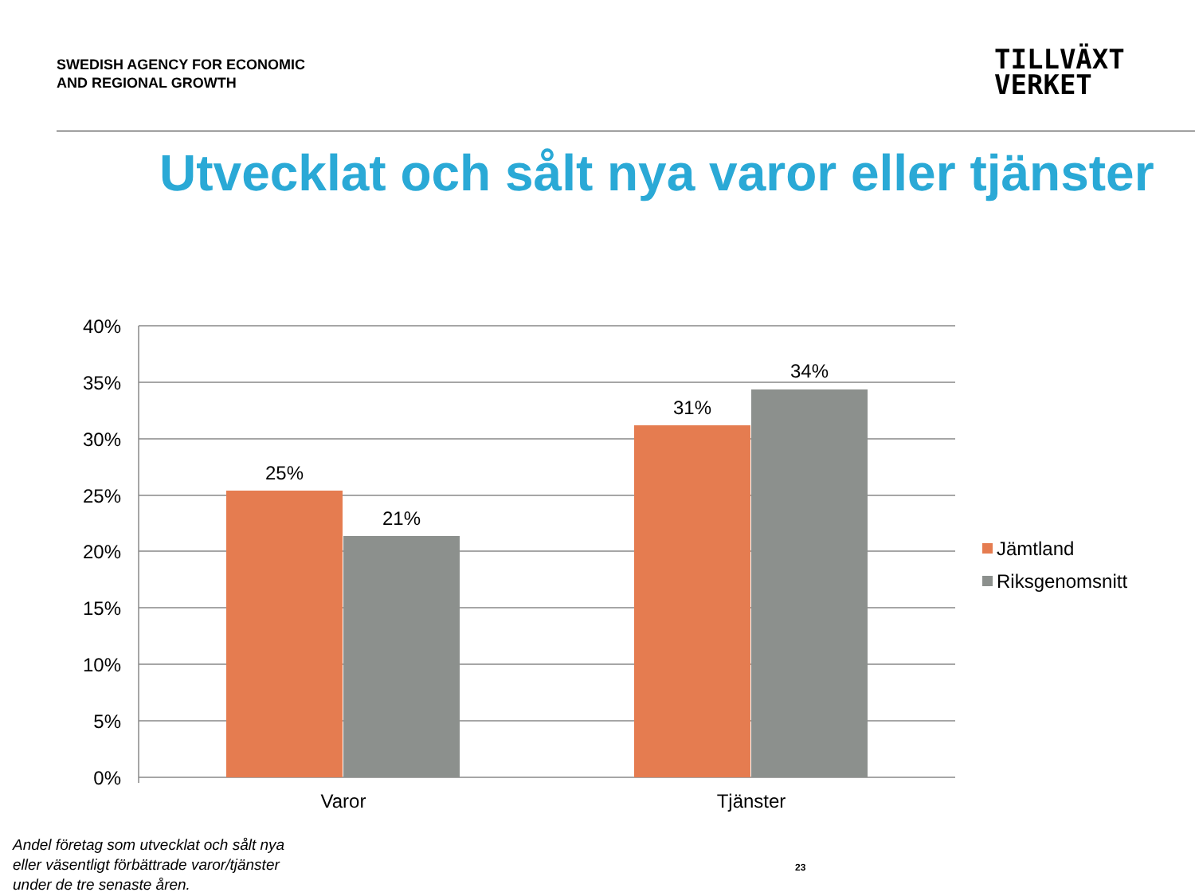SWEDISH AGENCY FOR ECONOMIC
AND REGIONAL GROWTH
TILLVÄXT
VERKET
Utvecklat och sålt nya varor eller tjänster
40%
35%
30%
25%
20%
15%
10%
5%
0%
25%
21%
31%
34%
Varor
Tjänster
Jämtland
Riksgenomsnitt
Andel företag som utvecklat och sålt nya
eller väsentligt förbättrade varor/tjänster
under de tre senaste åren.
23